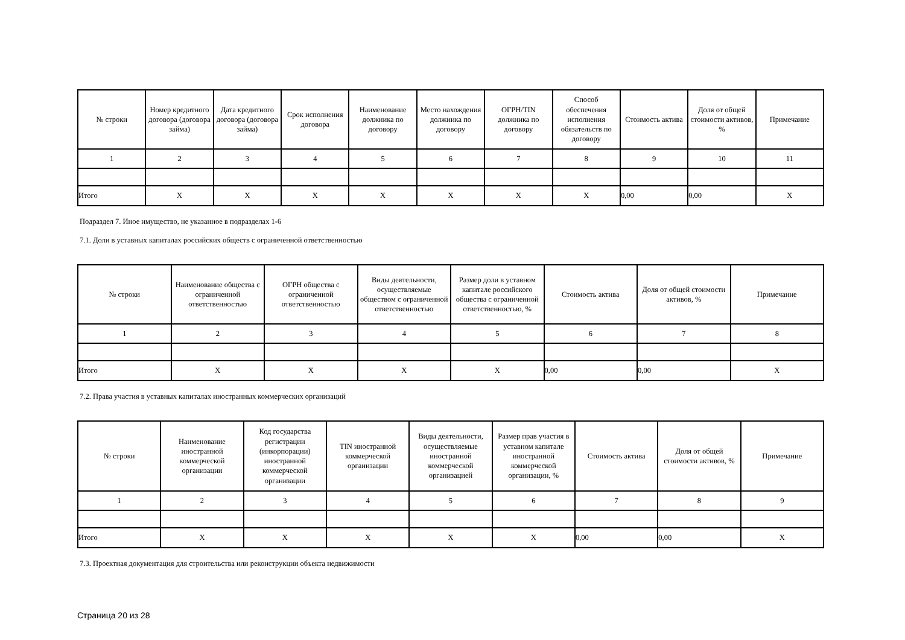| № строки | Номер кредитного договора (договора займа) | Дата кредитного договора (договора займа) | Срок исполнения договора | Наименование должника по договору | Место нахождения должника по договору | ОГРН/TIN должника по договору | Способ обеспечения исполнения обязательств по договору | Стоимость актива | Доля от общей стоимости активов, % | Примечание |
| --- | --- | --- | --- | --- | --- | --- | --- | --- | --- | --- |
| 1 | 2 | 3 | 4 | 5 | 6 | 7 | 8 | 9 | 10 | 11 |
| Итого | X | X | X | X | X | X | X | 0,00 | 0,00 | X |
Подраздел 7. Иное имущество, не указанное в подразделах 1-6
7.1. Доли в уставных капиталах российских обществ с ограниченной ответственностью
| № строки | Наименование общества с ограниченной ответственностью | ОГРН общества с ограниченной ответственностью | Виды деятельности, осуществляемые обществом с ограниченной ответственностью | Размер доли в уставном капитале российского общества с ограниченной ответственностью, % | Стоимость актива | Доля от общей стоимости активов, % | Примечание |
| --- | --- | --- | --- | --- | --- | --- | --- |
| 1 | 2 | 3 | 4 | 5 | 6 | 7 | 8 |
| Итого | X | X | X | X | 0,00 | 0,00 | X |
7.2. Права участия в уставных капиталах иностранных коммерческих организаций
| № строки | Наименование иностранной коммерческой организации | Код государства регистрации (инкорпорации) иностранной коммерческой организации | TIN иностранной коммерческой организации | Виды деятельности, осуществляемые иностранной коммерческой организацией | Размер прав участия в уставном капитале иностранной коммерческой организации, % | Стоимость актива | Доля от общей стоимости активов, % | Примечание |
| --- | --- | --- | --- | --- | --- | --- | --- | --- |
| 1 | 2 | 3 | 4 | 5 | 6 | 7 | 8 | 9 |
| Итого | X | X | X | X | X | 0,00 | 0,00 | X |
7.3. Проектная документация для строительства или реконструкции объекта недвижимости
Страница 20 из 28